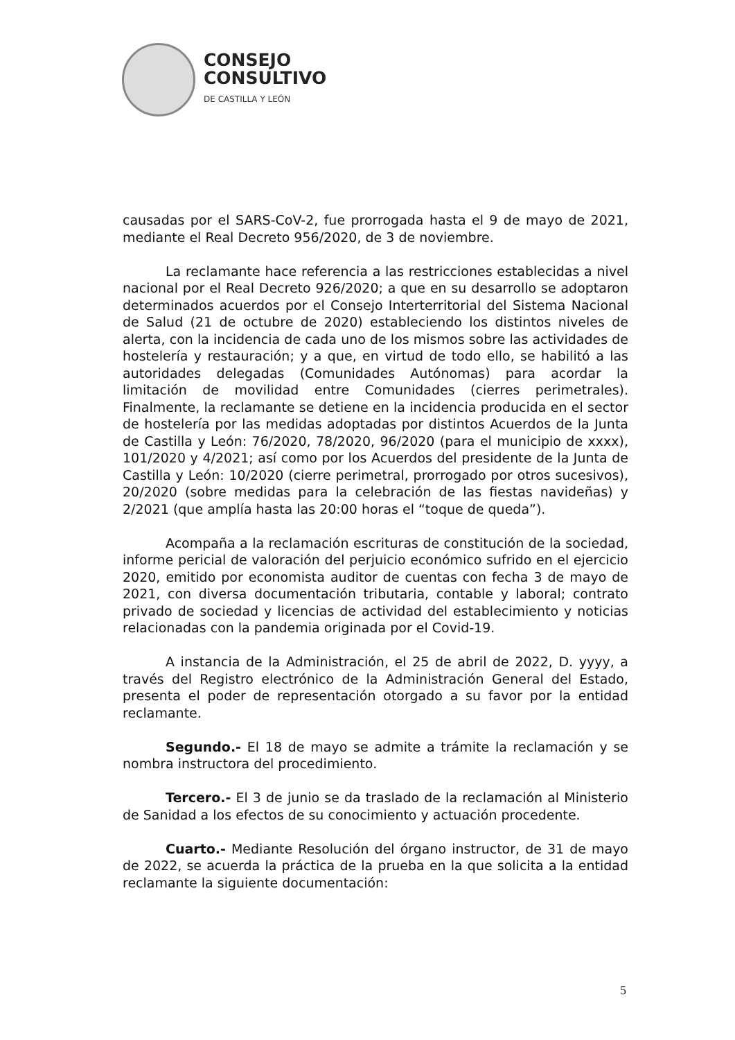CONSEJO
CONSULTIVO
DE CASTILLA Y LEÓN
causadas por el SARS-CoV-2, fue prorrogada hasta el 9 de mayo de 2021, mediante el Real Decreto 956/2020, de 3 de noviembre.
La reclamante hace referencia a las restricciones establecidas a nivel nacional por el Real Decreto 926/2020; a que en su desarrollo se adoptaron determinados acuerdos por el Consejo Interterritorial del Sistema Nacional de Salud (21 de octubre de 2020) estableciendo los distintos niveles de alerta, con la incidencia de cada uno de los mismos sobre las actividades de hostelería y restauración; y a que, en virtud de todo ello, se habilitó a las autoridades delegadas (Comunidades Autónomas) para acordar la limitación de movilidad entre Comunidades (cierres perimetrales). Finalmente, la reclamante se detiene en la incidencia producida en el sector de hostelería por las medidas adoptadas por distintos Acuerdos de la Junta de Castilla y León: 76/2020, 78/2020, 96/2020 (para el municipio de xxxx), 101/2020 y 4/2021; así como por los Acuerdos del presidente de la Junta de Castilla y León: 10/2020 (cierre perimetral, prorrogado por otros sucesivos), 20/2020 (sobre medidas para la celebración de las fiestas navideñas) y 2/2021 (que amplía hasta las 20:00 horas el “toque de queda”).
Acompaña a la reclamación escrituras de constitución de la sociedad, informe pericial de valoración del perjuicio económico sufrido en el ejercicio 2020, emitido por economista auditor de cuentas con fecha 3 de mayo de 2021, con diversa documentación tributaria, contable y laboral; contrato privado de sociedad y licencias de actividad del establecimiento y noticias relacionadas con la pandemia originada por el Covid-19.
A instancia de la Administración, el 25 de abril de 2022, D. yyyy, a través del Registro electrónico de la Administración General del Estado, presenta el poder de representación otorgado a su favor por la entidad reclamante.
Segundo.- El 18 de mayo se admite a trámite la reclamación y se nombra instructora del procedimiento.
Tercero.- El 3 de junio se da traslado de la reclamación al Ministerio de Sanidad a los efectos de su conocimiento y actuación procedente.
Cuarto.- Mediante Resolución del órgano instructor, de 31 de mayo de 2022, se acuerda la práctica de la prueba en la que solicita a la entidad reclamante la siguiente documentación:
5